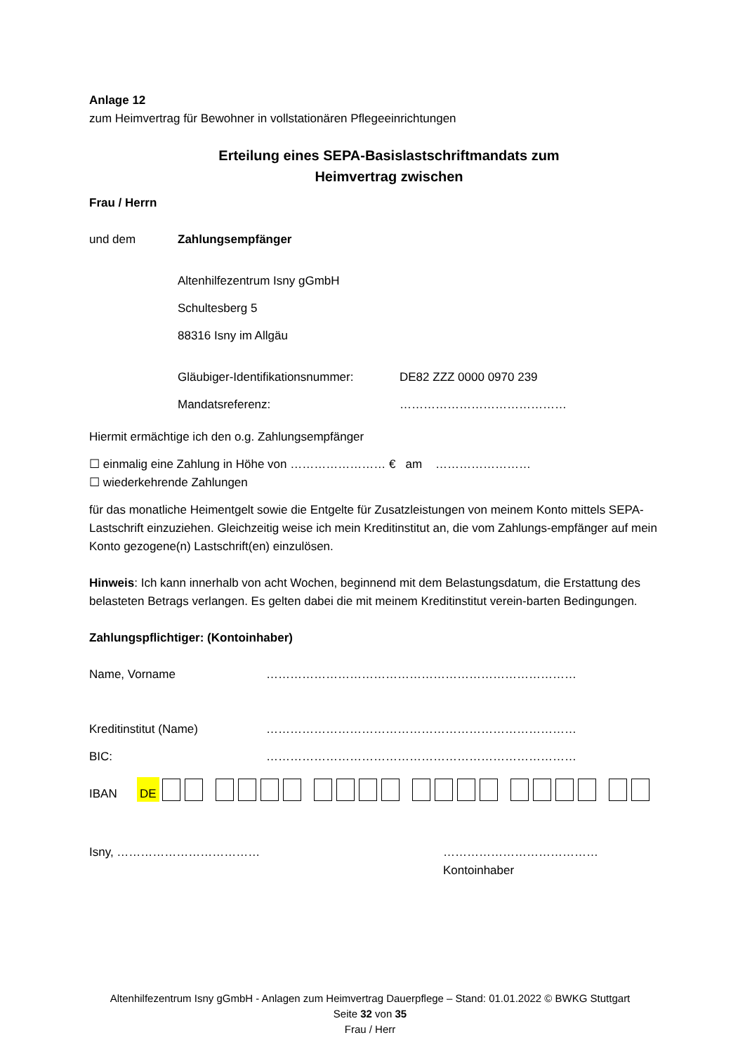Anlage 12
zum Heimvertrag für Bewohner in vollstationären Pflegeeinrichtungen
Erteilung eines SEPA-Basislastschriftmandats zum
Heimvertrag zwischen
Frau / Herrn
und dem Zahlungsempfänger
Altenhilfezentrum Isny gGmbH
Schultesberg 5
88316 Isny im Allgäu
Gläubiger-Identifikationsnummer: DE82 ZZZ 0000 0970 239
Mandatsreferenz: ……………………………………
Hiermit ermächtige ich den o.g. Zahlungsempfänger
☐ einmalig eine Zahlung in Höhe von …………………… € am ……………………
☐ wiederkehrende Zahlungen
für das monatliche Heimentgelt sowie die Entgelte für Zusatzleistungen von meinem Konto mittels SEPA-Lastschrift einzuziehen. Gleichzeitig weise ich mein Kreditinstitut an, die vom Zahlungs-empfänger auf mein Konto gezogene(n) Lastschrift(en) einzulösen.
Hinweis: Ich kann innerhalb von acht Wochen, beginnend mit dem Belastungsdatum, die Erstattung des belasteten Betrags verlangen. Es gelten dabei die mit meinem Kreditinstitut verein-barten Bedingungen.
Zahlungspflichtiger: (Kontoinhaber)
Name, Vorname ……………………………………………………………………
Kreditinstitut (Name) ……………………………………………………………………
BIC: ……………………………………………………………………
IBAN DE
Isny, ……………………………… …………………………………
Kontoinhaber
Altenhilfezentrum Isny gGmbH - Anlagen zum Heimvertrag Dauerpflege – Stand: 01.01.2022 © BWKG Stuttgart
Seite 32 von 35
Frau / Herr